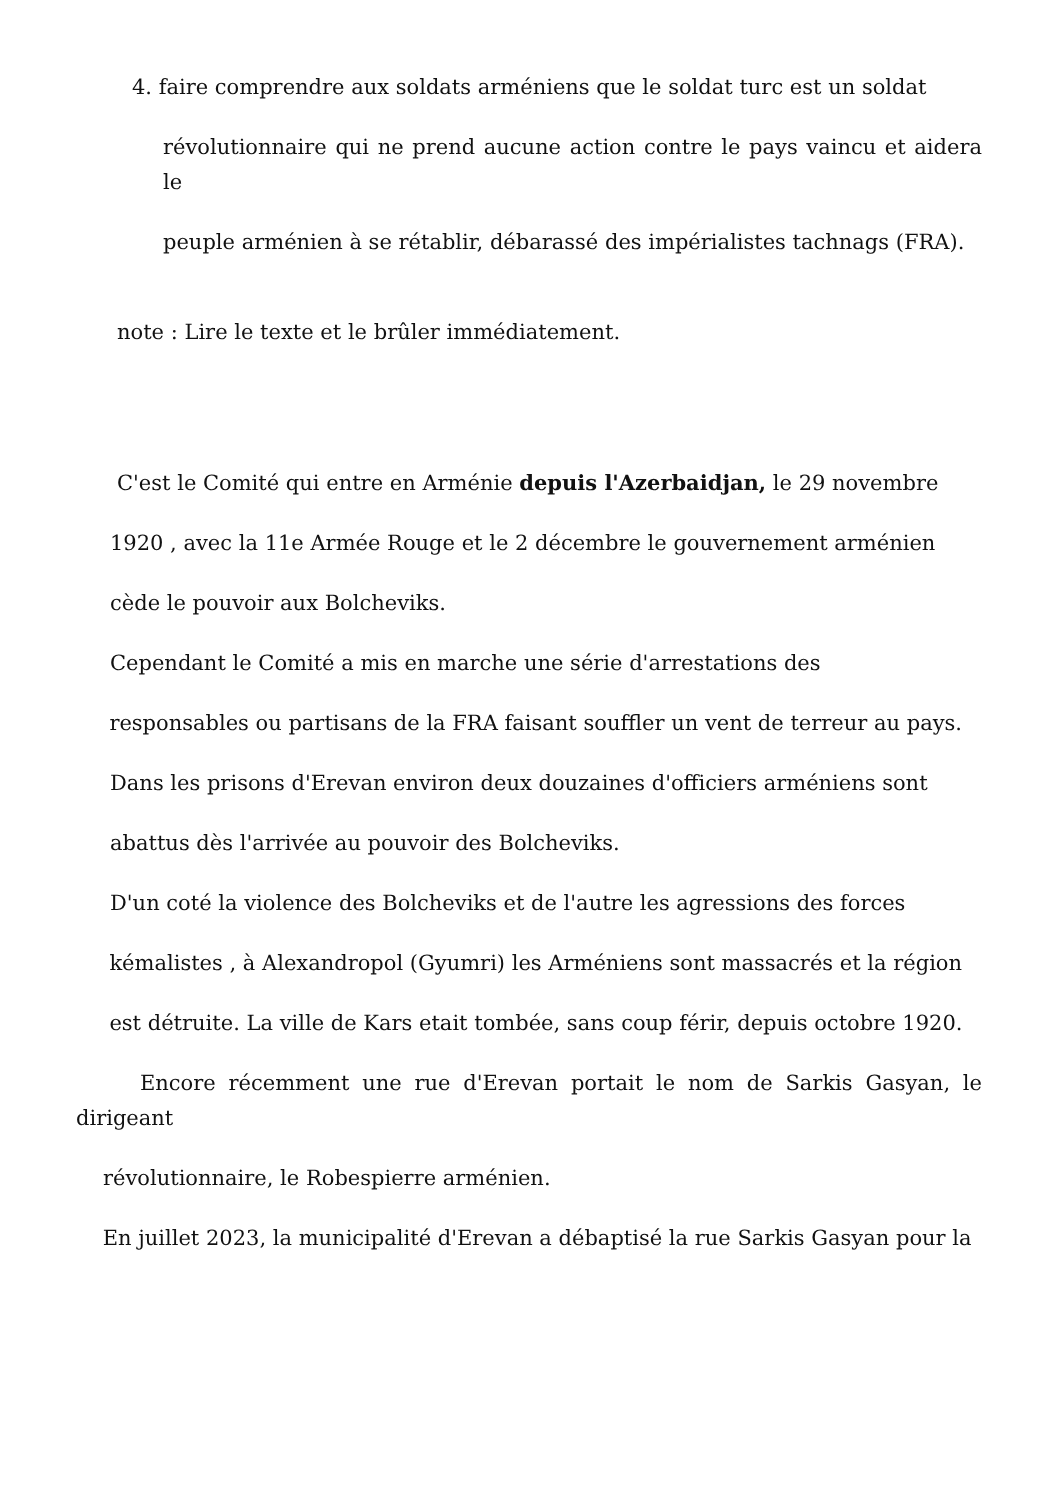4. faire comprendre aux soldats arméniens que le soldat turc est un soldat
révolutionnaire qui ne prend aucune action contre le pays vaincu et aidera le
peuple arménien à se rétablir, débarassé des impérialistes tachnags (FRA).
note : Lire le texte et le brûler immédiatement.
C'est le Comité qui entre en Arménie depuis l'Azerbaidjan, le 29 novembre
1920 , avec la 11e Armée Rouge et le 2 décembre le gouvernement arménien
cède le pouvoir aux Bolcheviks.
Cependant le Comité a mis en marche une série d'arrestations des
responsables ou partisans de la FRA faisant souffler un vent de terreur au pays.
Dans les prisons d'Erevan environ deux douzaines d'officiers arméniens sont
abattus dès l'arrivée au pouvoir des Bolcheviks.
D'un coté la violence des Bolcheviks et de l'autre les agressions des forces
kémalistes , à Alexandropol (Gyumri) les Arméniens sont massacrés et la région
est détruite. La ville de Kars etait tombée, sans coup férir, depuis octobre 1920.
Encore récemment une rue d'Erevan portait le nom de Sarkis Gasyan, le dirigeant
révolutionnaire, le Robespierre arménien.
En juillet 2023, la municipalité d'Erevan a débaptisé la rue Sarkis Gasyan pour la